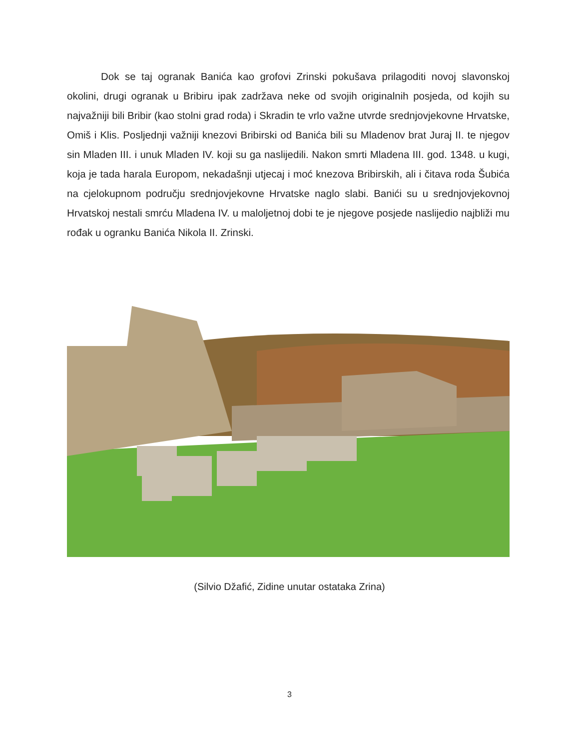Dok se taj ogranak Banića kao grofovi Zrinski pokušava prilagoditi novoj slavonskoj okolini, drugi ogranak u Bribiru ipak zadržava neke od svojih originalnih posjeda, od kojih su najvažniji bili Bribir (kao stolni grad roda) i Skradin te vrlo važne utvrde srednjovjekovne Hrvatske, Omiš i Klis. Posljednji važniji knezovi Bribirski od Banića bili su Mladenov brat Juraj II. te njegov sin Mladen III. i unuk Mladen IV. koji su ga naslijedili. Nakon smrti Mladena III. god. 1348. u kugi, koja je tada harala Europom, nekadašnji utjecaj i moć knezova Bribirskih, ali i čitava roda Šubića na cjelokupnom području srednjovjekovne Hrvatske naglo slabi. Banići su u srednjovjekovnoj Hrvatskoj nestali smrću Mladena IV. u maloljetnoj dobi te je njegove posjede naslijedio najbliži mu rođak u ogranku Banića Nikola II. Zrinski.
(Silvio Džafić, Zidine unutar ostataka Zrina)
3